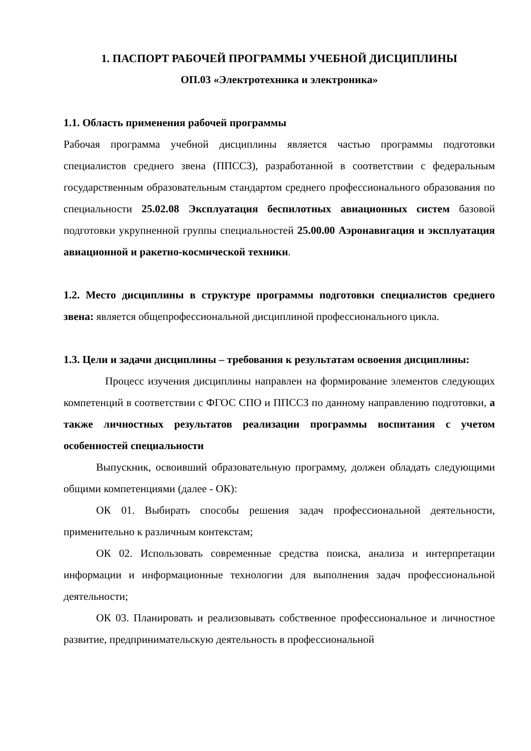1. ПАСПОРТ РАБОЧЕЙ ПРОГРАММЫ УЧЕБНОЙ ДИСЦИПЛИНЫ
ОП.03 «Электротехника и электроника»
1.1. Область применения рабочей программы
Рабочая программа учебной дисциплины является частью программы подготовки специалистов среднего звена (ППССЗ), разработанной в соответствии с федеральным государственным образовательным стандартом среднего профессионального образования по специальности 25.02.08 Эксплуатация беспилотных авиационных систем базовой подготовки укрупненной группы специальностей 25.00.00 Аэронавигация и эксплуатация авиационной и ракетно-космической техники.
1.2. Место дисциплины в структуре программы подготовки специалистов среднего звена: является общепрофессиональной дисциплиной профессионального цикла.
1.3. Цели и задачи дисциплины – требования к результатам освоения дисциплины:
Процесс изучения дисциплины направлен на формирование элементов следующих компетенций в соответствии с ФГОС СПО и ППССЗ по данному направлению подготовки, а также личностных результатов реализации программы воспитания с учетом особенностей специальности
Выпускник, освоивший образовательную программу, должен обладать следующими общими компетенциями (далее - ОК):
ОК 01. Выбирать способы решения задач профессиональной деятельности, применительно к различным контекстам;
ОК 02. Использовать современные средства поиска, анализа и интерпретации информации и информационные технологии для выполнения задач профессиональной деятельности;
ОК 03. Планировать и реализовывать собственное профессиональное и личностное развитие, предпринимательскую деятельность в профессиональной